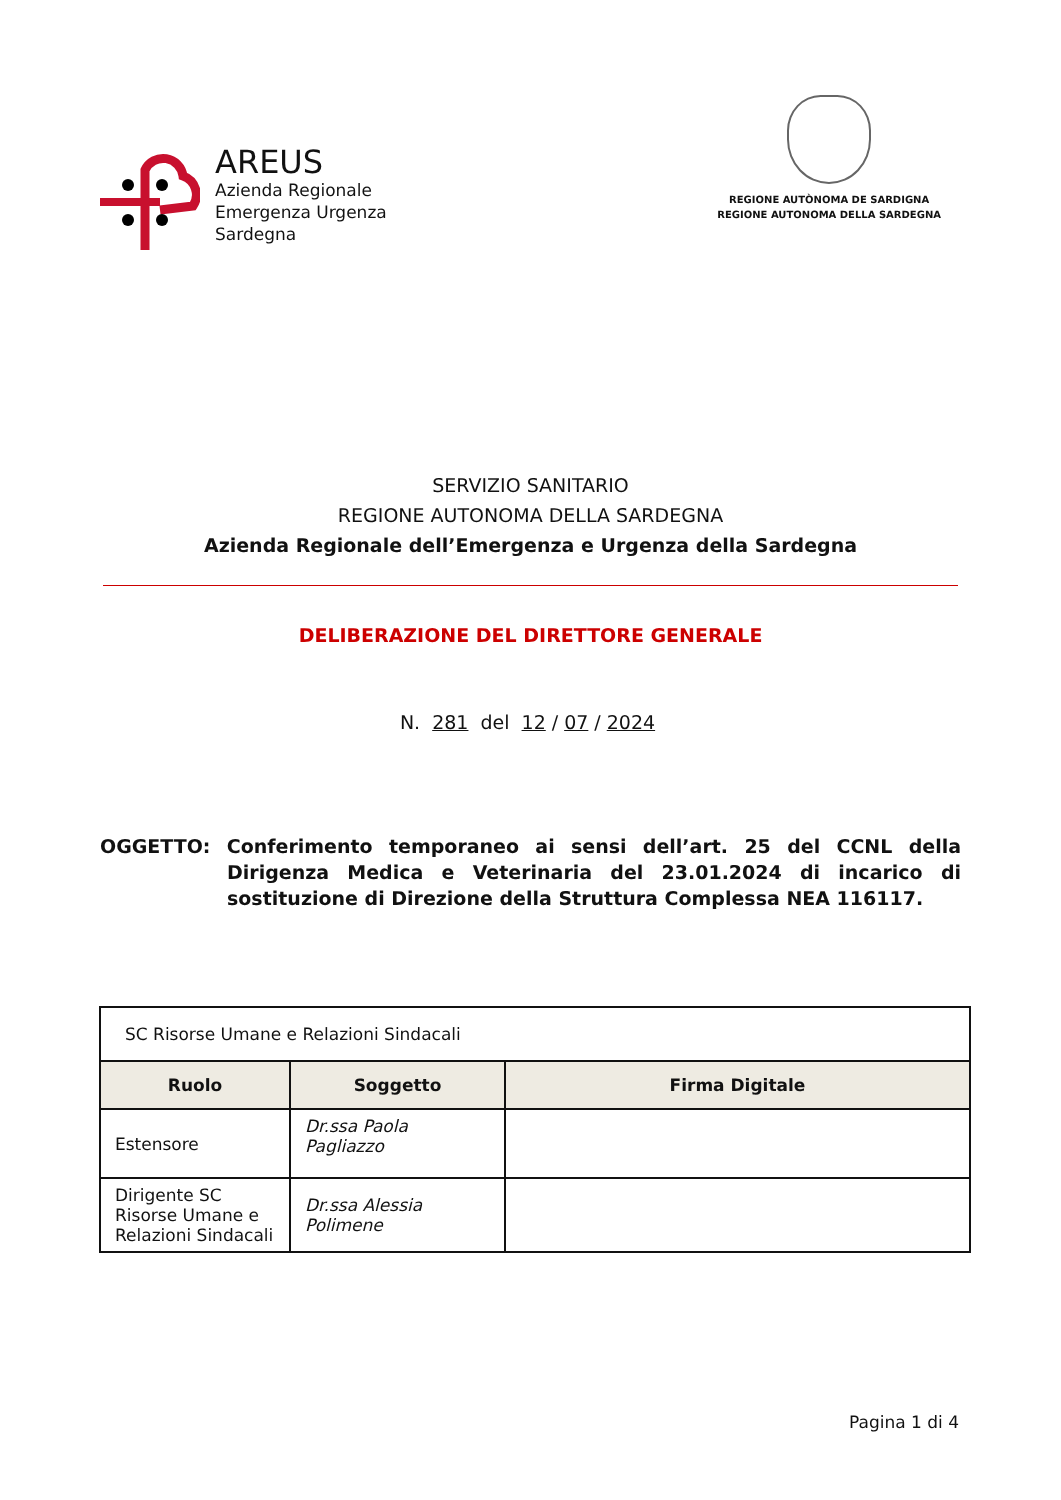AREUS
Azienda Regionale
Emergenza Urgenza
Sardegna
REGIONE AUTÒNOMA DE SARDIGNA
REGIONE AUTONOMA DELLA SARDEGNA
SERVIZIO SANITARIO
REGIONE AUTONOMA DELLA SARDEGNA
Azienda Regionale dell’Emergenza e Urgenza della Sardegna
DELIBERAZIONE DEL DIRETTORE GENERALE
N. 281 del 12 / 07 / 2024
OGGETTO: Conferimento temporaneo ai sensi dell’art. 25 del CCNL della Dirigenza Medica e Veterinaria del 23.01.2024 di incarico di sostituzione di Direzione della Struttura Complessa NEA 116117.
| SC Risorse Umane e Relazioni Sindacali | | |
| Ruolo | Soggetto | Firma Digitale |
| Estensore | Dr.ssa Paola Pagliazzo | |
| Dirigente SC Risorse Umane e Relazioni Sindacali | Dr.ssa Alessia Polimene | |
Pagina 1 di 4